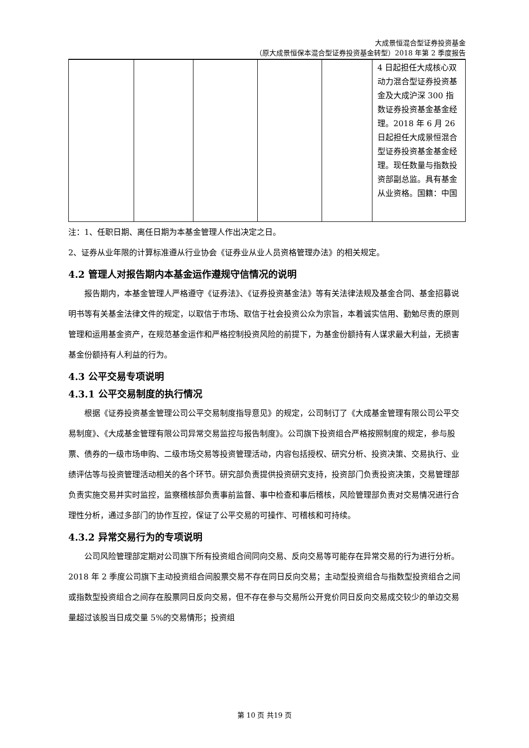大成景恒混合型证券投资基金
（原大成景恒保本混合型证券投资基金转型）2018 年第 2 季度报告
| | | | | | 4 日起担任大成核心双动力混合型证券投资基金及大成沪深 300 指数证券投资基金基金经理。2018 年 6 月 26 日起担任大成景恒混合型证券投资基金基金经理。现任数量与指数投资部副总监。具有基金从业资格。国籍：中国 |
注：1、任职日期、离任日期为本基金管理人作出决定之日。
2、证券从业年限的计算标准遵从行业协会《证券业从业人员资格管理办法》的相关规定。
4.2 管理人对报告期内本基金运作遵规守信情况的说明
报告期内，本基金管理人严格遵守《证券法》、《证券投资基金法》等有关法律法规及基金合同、基金招募说明书等有关基金法律文件的规定，以取信于市场、取信于社会投资公众为宗旨，本着诚实信用、勤勉尽责的原则管理和运用基金资产，在规范基金运作和严格控制投资风险的前提下，为基金份额持有人谋求最大利益，无损害基金份额持有人利益的行为。
4.3 公平交易专项说明
4.3.1 公平交易制度的执行情况
根据《证券投资基金管理公司公平交易制度指导意见》的规定，公司制订了《大成基金管理有限公司公平交易制度》、《大成基金管理有限公司异常交易监控与报告制度》。公司旗下投资组合严格按照制度的规定，参与股票、债券的一级市场申购、二级市场交易等投资管理活动，内容包括授权、研究分析、投资决策、交易执行、业绩评估等与投资管理活动相关的各个环节。研究部负责提供投资研究支持，投资部门负责投资决策，交易管理部负责实施交易并实时监控，监察稽核部负责事前监督、事中检查和事后稽核，风险管理部负责对交易情况进行合理性分析，通过多部门的协作互控，保证了公平交易的可操作、可稽核和可持续。
4.3.2 异常交易行为的专项说明
公司风险管理部定期对公司旗下所有投资组合间同向交易、反向交易等可能存在异常交易的行为进行分析。2018 年 2 季度公司旗下主动投资组合间股票交易不存在同日反向交易；主动型投资组合与指数型投资组合之间或指数型投资组合之间存在股票同日反向交易，但不存在参与交易所公开竞价同日反向交易成交较少的单边交易量超过该股当日成交量 5%的交易情形；投资组
第 10 页 共19 页